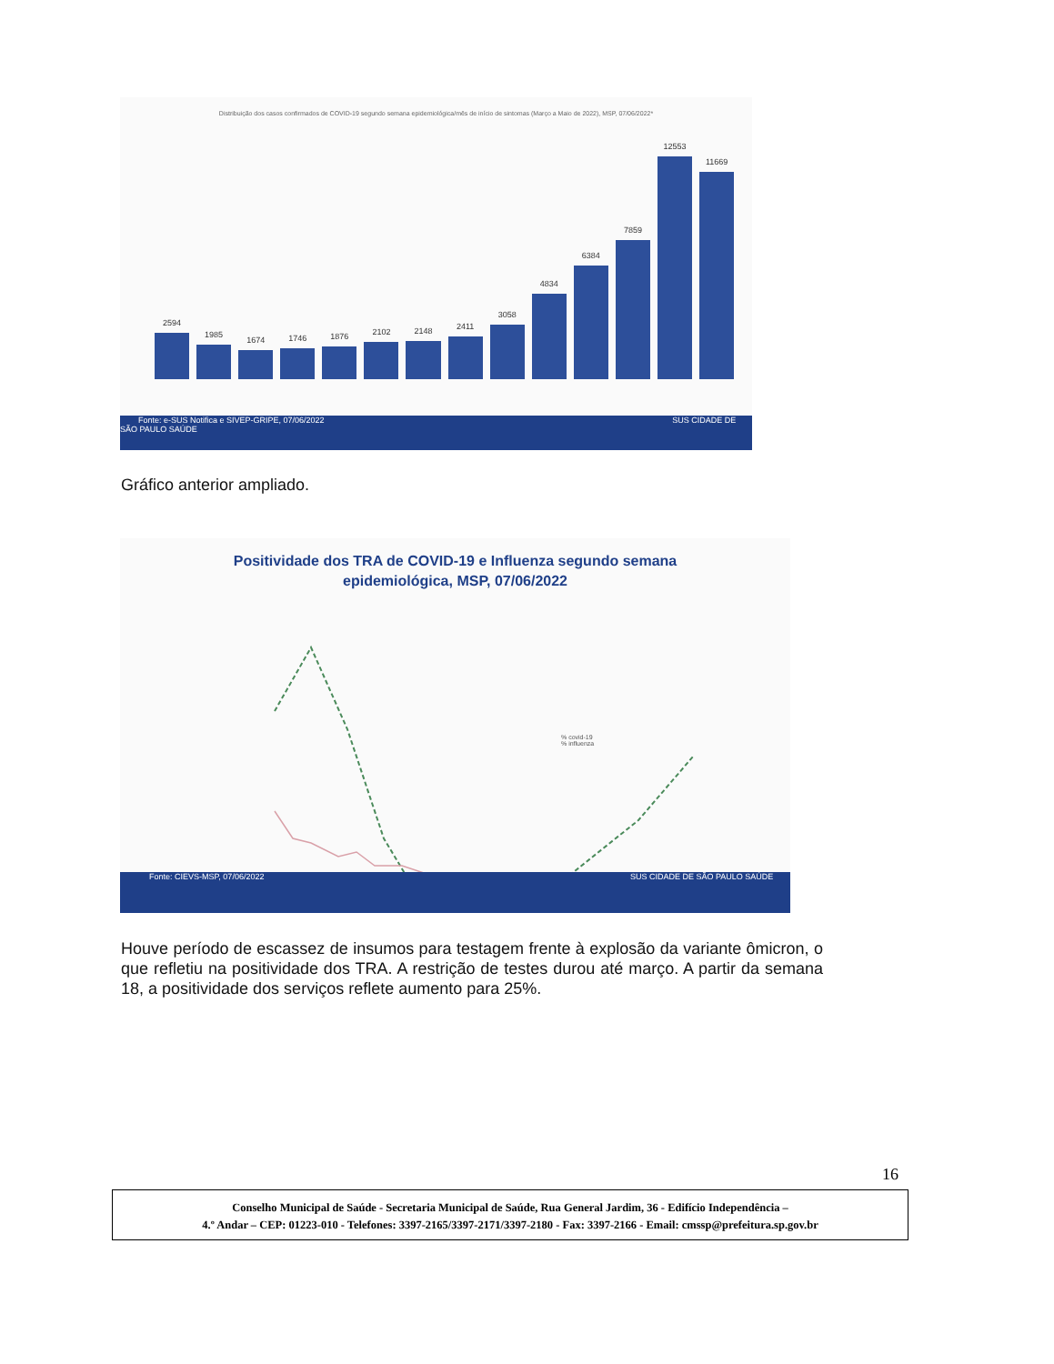Distribuição dos casos confirmados de COVID-19 segundo semana epidemiológica/mês de início de sintomas (Março a Maio de 2022), MSP, 07/06/2022*
2594
1985
1674
1746
1876
2102
2148
2411
3058
4834
6384
7859
12553
11669
Fonte: e-SUS Notifica e SIVEP-GRIPE, 07/06/2022 SUS CIDADE DE SÃO PAULO SAÚDE
Gráfico anterior ampliado.
Positividade dos TRA de COVID-19 e Influenza segundo semana epidemiológica, MSP, 07/06/2022
% covid-19
% influenza
Fonte: CIEVS-MSP, 07/06/2022 SUS CIDADE DE SÃO PAULO SAÚDE
Houve período de escassez de insumos para testagem frente à explosão da variante ômicron, o que refletiu na positividade dos TRA. A restrição de testes durou até março. A partir da semana 18, a positividade dos serviços reflete aumento para 25%.
16
Conselho Municipal de Saúde - Secretaria Municipal de Saúde, Rua General Jardim, 36 - Edifício Independência –
4.º Andar – CEP: 01223-010 - Telefones: 3397-2165/3397-2171/3397-2180 - Fax: 3397-2166 - Email: cmssp@prefeitura.sp.gov.br